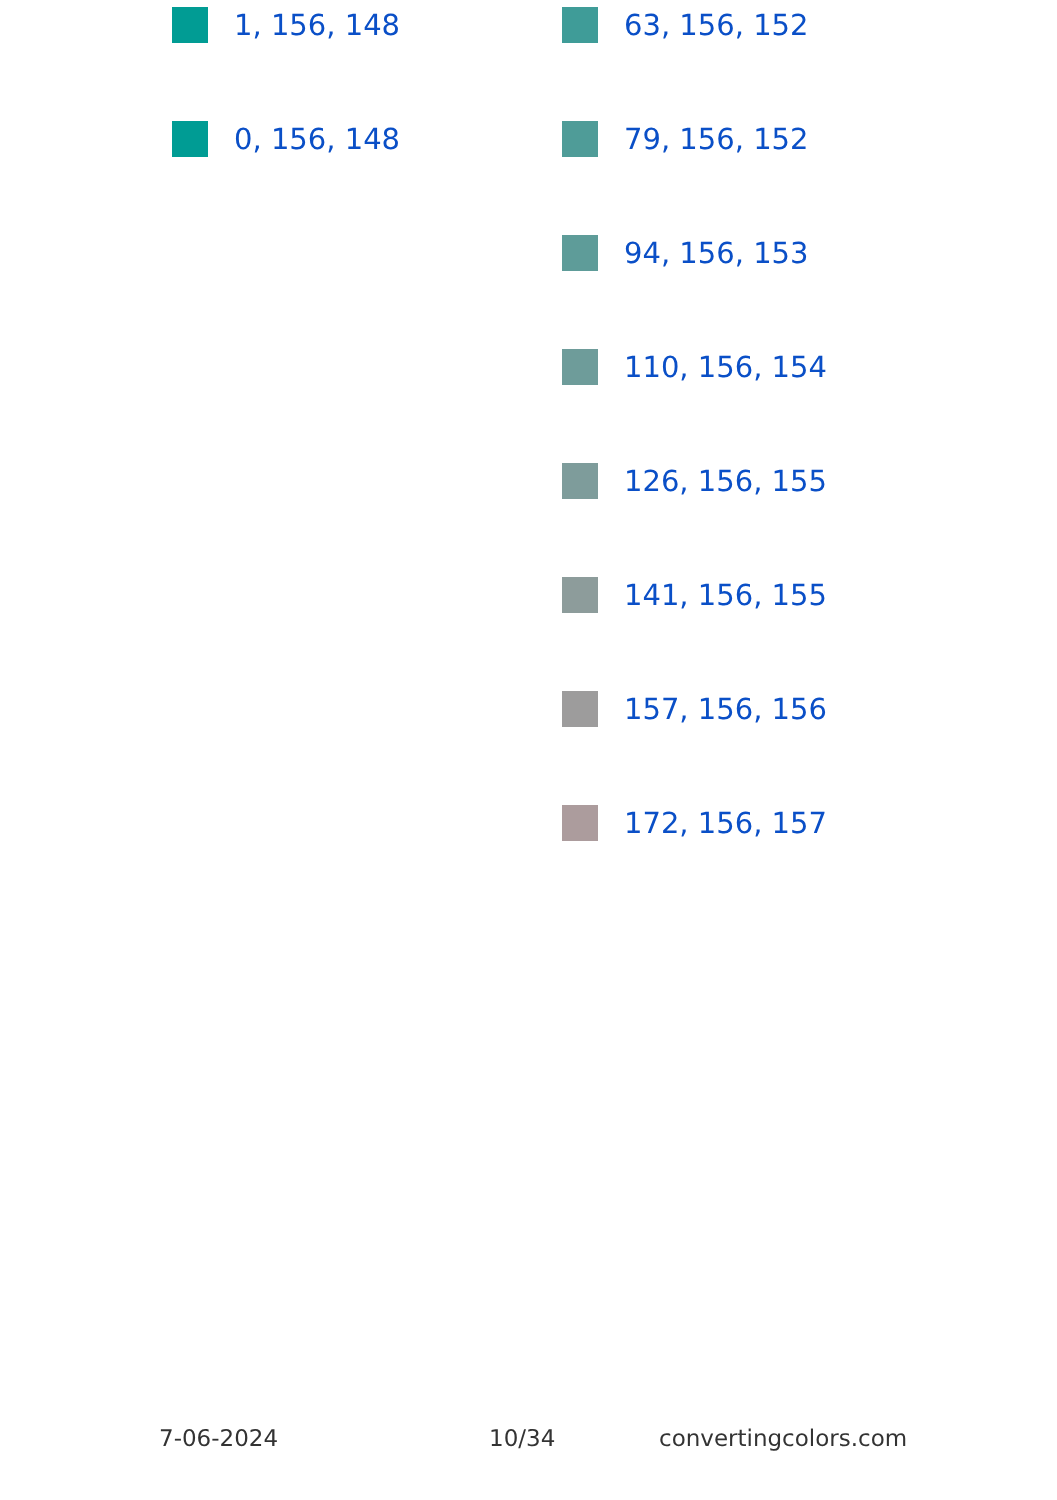1, 156, 148
0, 156, 148
63, 156, 152
79, 156, 152
94, 156, 153
110, 156, 154
126, 156, 155
141, 156, 155
157, 156, 156
172, 156, 157
7-06-2024 10/34 convertingcolors.com